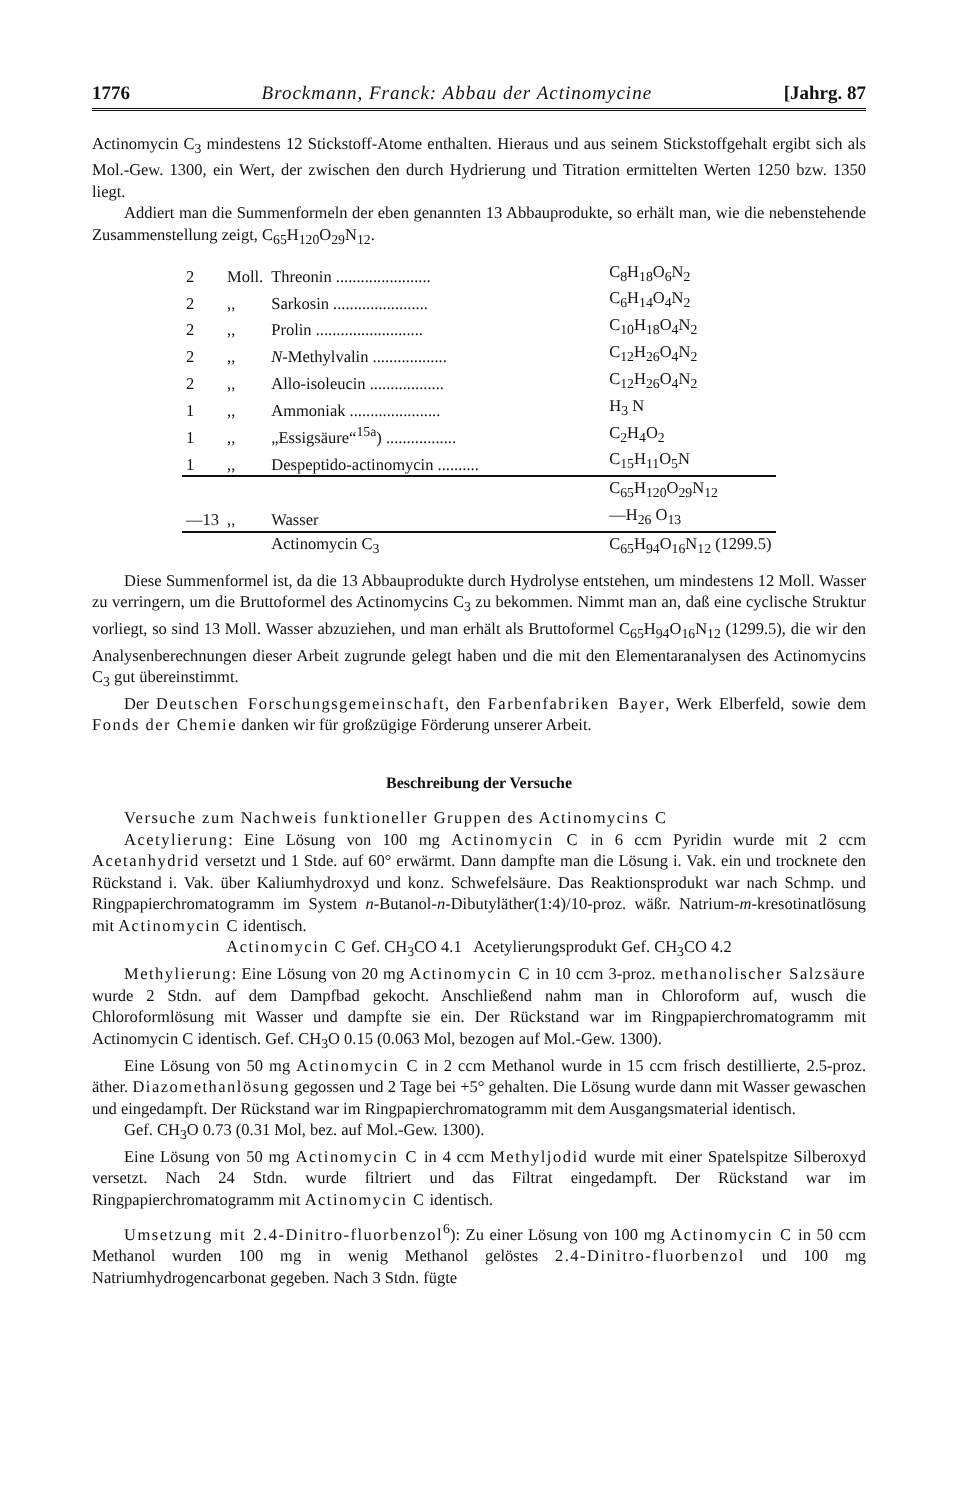1776 Brockmann, Franck: Abbau der Actinomycine [Jahrg. 87
Actinomycin C<sub>3</sub> mindestens 12 Stickstoff-Atome enthalten. Hieraus und aus seinem Stickstoffgehalt ergibt sich als Mol.-Gew. 1300, ein Wert, der zwischen den durch Hydrierung und Titration ermittelten Werten 1250 bzw. 1350 liegt.
Addiert man die Summenformeln der eben genannten 13 Abbauprodukte, so erhält man, wie die nebenstehende Zusammenstellung zeigt, C<sub>65</sub>H<sub>120</sub>O<sub>29</sub>N<sub>12</sub>.
| 2 | Moll. | Threonin ....................... | C<sub>8</sub>H<sub>18</sub>O<sub>6</sub>N<sub>2</sub> |
| 2 | ,, | Sarkosin ....................... | C<sub>6</sub>H<sub>14</sub>O<sub>4</sub>N<sub>2</sub> |
| 2 | ,, | Prolin .......................... | C<sub>10</sub>H<sub>18</sub>O<sub>4</sub>N<sub>2</sub> |
| 2 | ,, | N -Methylvalin .................. | C<sub>12</sub>H<sub>26</sub>O<sub>4</sub>N<sub>2</sub> |
| 2 | ,, | Allo-isoleucin .................. | C<sub>12</sub>H<sub>26</sub>O<sub>4</sub>N<sub>2</sub> |
| 1 | ,, | Ammoniak ...................... | H<sub>3</sub> N |
| 1 | ,, | „Essigsäure“<sup>15a</sup>) ................. | C<sub>2</sub>H<sub>4</sub>O<sub>2</sub> |
| 1 | ,, | Despeptido-actinomycin .......... | C<sub>15</sub>H<sub>11</sub>O<sub>5</sub>N |
| | | | C<sub>65</sub>H<sub>120</sub>O<sub>29</sub>N<sub>12</sub> |
| —13 | ,, | Wasser | —H<sub>26</sub> O<sub>13</sub> |
| | | Actinomycin C<sub>3</sub> | C<sub>65</sub>H<sub>94</sub>O<sub>16</sub>N<sub>12</sub> (1299.5) |
Diese Summenformel ist, da die 13 Abbauprodukte durch Hydrolyse entstehen, um mindestens 12 Moll. Wasser zu verringern, um die Bruttoformel des Actinomycins C<sub>3</sub> zu bekommen. Nimmt man an, daß eine cyclische Struktur vorliegt, so sind 13 Moll. Wasser abzuziehen, und man erhält als Bruttoformel C<sub>65</sub>H<sub>94</sub>O<sub>16</sub>N<sub>12</sub> (1299.5), die wir den Analysenberechnungen dieser Arbeit zugrunde gelegt haben und die mit den Elementaranalysen des Actinomycins C<sub>3</sub> gut übereinstimmt.
Der Deutschen Forschungsgemeinschaft, den Farbenfabriken Bayer, Werk Elberfeld, sowie dem Fonds der Chemie danken wir für großzügige Förderung unserer Arbeit.
Beschreibung der Versuche
Versuche zum Nachweis funktioneller Gruppen des Actinomycins C
Acetylierung: Eine Lösung von 100 mg Actinomycin C in 6 ccm Pyridin wurde mit 2 ccm Acetanhydrid versetzt und 1 Stde. auf 60° erwärmt. Dann dampfte man die Lösung i. Vak. ein und trocknete den Rückstand i. Vak. über Kaliumhydroxyd und konz. Schwefelsäure. Das Reaktionsprodukt war nach Schmp. und Ringpapierchromatogramm im System n-Butanol-n-Dibutyläther(1:4)/10-proz. wäßr. Natrium-m-kresotinatlösung mit Actinomycin C identisch.
Actinomycin C Gef. CH<sub>3</sub>CO 4.1 Acetylierungsprodukt Gef. CH<sub>3</sub>CO 4.2
Methylierung: Eine Lösung von 20 mg Actinomycin C in 10 ccm 3-proz. methanolischer Salzsäure wurde 2 Stdn. auf dem Dampfbad gekocht. Anschließend nahm man in Chloroform auf, wusch die Chloroformlösung mit Wasser und dampfte sie ein. Der Rückstand war im Ringpapierchromatogramm mit Actinomycin C identisch. Gef. CH<sub>3</sub>O 0.15 (0.063 Mol, bezogen auf Mol.-Gew. 1300).
Eine Lösung von 50 mg Actinomycin C in 2 ccm Methanol wurde in 15 ccm frisch destillierte, 2.5-proz. äther. Diazomethanlösung gegossen und 2 Tage bei +5° gehalten. Die Lösung wurde dann mit Wasser gewaschen und eingedampft. Der Rückstand war im Ringpapierchromatogramm mit dem Ausgangsmaterial identisch.
Gef. CH<sub>3</sub>O 0.73 (0.31 Mol, bez. auf Mol.-Gew. 1300).
Eine Lösung von 50 mg Actinomycin C in 4 ccm Methyljodid wurde mit einer Spatelspitze Silberoxyd versetzt. Nach 24 Stdn. wurde filtriert und das Filtrat eingedampft. Der Rückstand war im Ringpapierchromatogramm mit Actinomycin C identisch.
Umsetzung mit 2.4-Dinitro-fluorbenzol<sup>6</sup>): Zu einer Lösung von 100 mg Actinomycin C in 50 ccm Methanol wurden 100 mg in wenig Methanol gelöstes 2.4-Dinitro-fluorbenzol und 100 mg Natriumhydrogencarbonat gegeben. Nach 3 Stdn. fügte